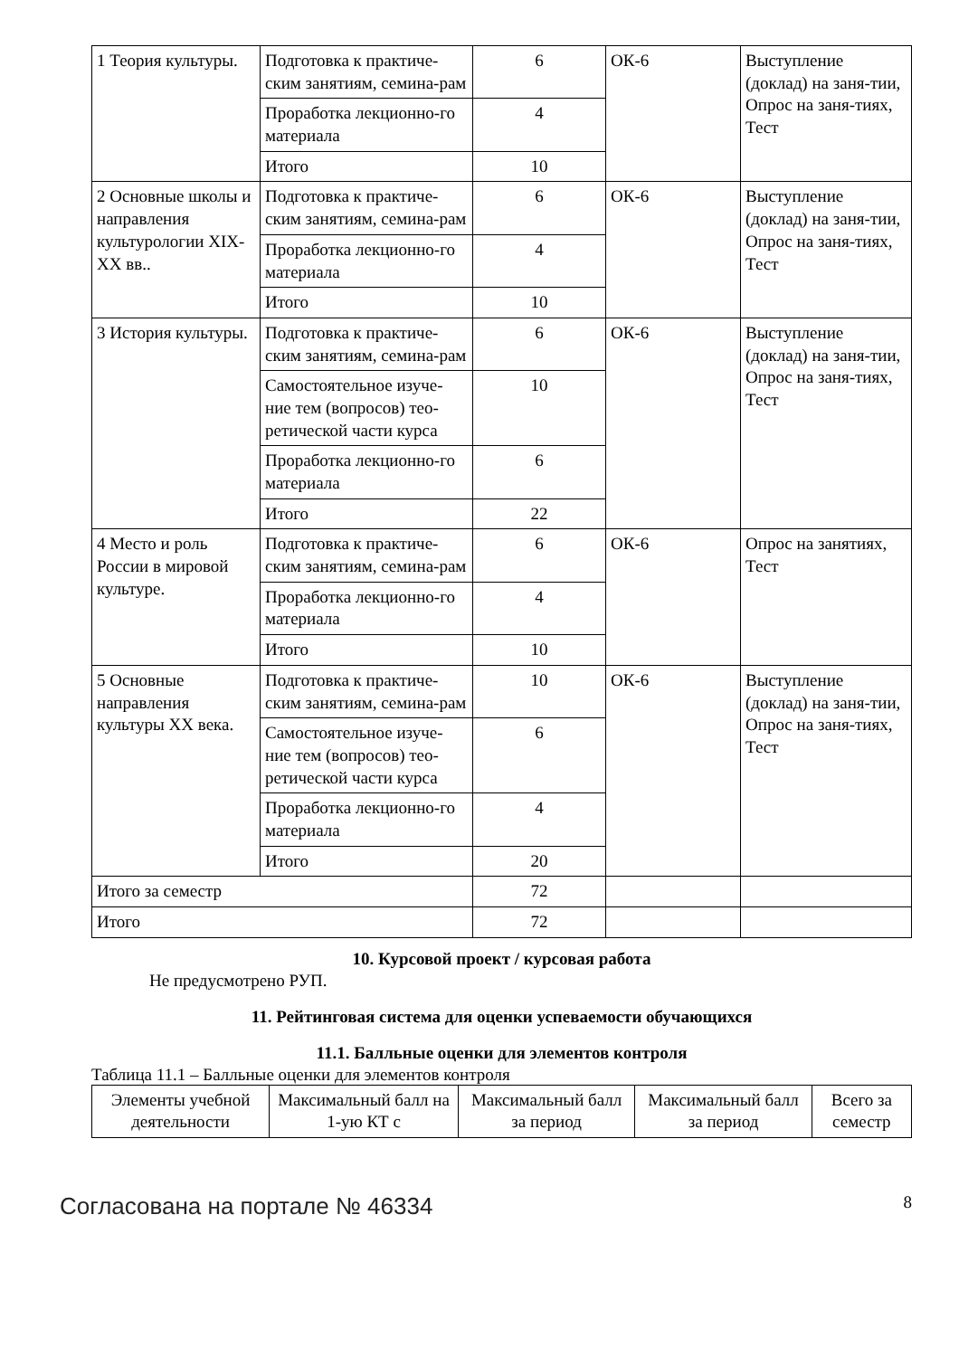| 1 Теория культуры. | Подготовка к практиче-ским занятиям, семина-рам | 6 | ОК-6 | Выступление (доклад) на заня-тии, Опрос на заня-тиях, Тест |
| | Проработка лекционно-го материала | 4 | | |
| | Итого | 10 | | |
| 2 Основные школы и направления культурологии XIX-XX вв.. | Подготовка к практиче-ским занятиям, семина-рам | 6 | ОК-6 | Выступление (доклад) на заня-тии, Опрос на заня-тиях, Тест |
| | Проработка лекционно-го материала | 4 | | |
| | Итого | 10 | | |
| 3 История культуры. | Подготовка к практиче-ским занятиям, семина-рам | 6 | ОК-6 | Выступление (доклад) на заня-тии, Опрос на заня-тиях, Тест |
| | Самостоятельное изуче-ние тем (вопросов) тео-ретической части курса | 10 | | |
| | Проработка лекционно-го материала | 6 | | |
| | Итого | 22 | | |
| 4 Место и роль России в мировой культуре. | Подготовка к практиче-ским занятиям, семина-рам | 6 | ОК-6 | Опрос на занятиях, Тест |
| | Проработка лекционно-го материала | 4 | | |
| | Итого | 10 | | |
| 5 Основные направления культуры XX века. | Подготовка к практиче-ским занятиям, семина-рам | 10 | ОК-6 | Выступление (доклад) на заня-тии, Опрос на заня-тиях, Тест |
| | Самостоятельное изуче-ние тем (вопросов) тео-ретической части курса | 6 | | |
| | Проработка лекционно-го материала | 4 | | |
| | Итого | 20 | | |
| Итого за семестр | | 72 | | |
| Итого | | 72 | | |
10. Курсовой проект / курсовая работа
Не предусмотрено РУП.
11. Рейтинговая система для оценки успеваемости обучающихся
11.1. Балльные оценки для элементов контроля
Таблица 11.1 – Балльные оценки для элементов контроля
| Элементы учебной деятельности | Максимальный балл на 1-ую КТ с | Максимальный балл за период | Максимальный балл за период | Всего за семестр |
| --- | --- | --- | --- | --- |
Согласована на портале № 46334 8